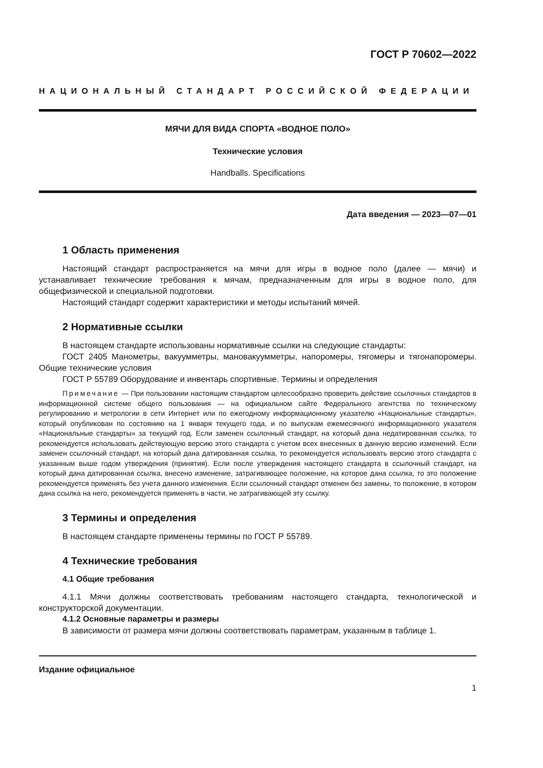ГОСТ Р 70602—2022
НАЦИОНАЛЬНЫЙ СТАНДАРТ РОССИЙСКОЙ ФЕДЕРАЦИИ
МЯЧИ ДЛЯ ВИДА СПОРТА «ВОДНОЕ ПОЛО»
Технические условия
Handballs. Specifications
Дата введения — 2023—07—01
1 Область применения
Настоящий стандарт распространяется на мячи для игры в водное поло (далее — мячи) и устанавливает технические требования к мячам, предназначенным для игры в водное поло, для общефизической и специальной подготовки.
Настоящий стандарт содержит характеристики и методы испытаний мячей.
2 Нормативные ссылки
В настоящем стандарте использованы нормативные ссылки на следующие стандарты:
ГОСТ 2405 Манометры, вакуумметры, мановакуумметры, напоромеры, тягомеры и тягонапоромеры. Общие технические условия
ГОСТ Р 55789 Оборудование и инвентарь спортивные. Термины и определения
Примечание — При пользовании настоящим стандартом целесообразно проверить действие ссылочных стандартов в информационной системе общего пользования — на официальном сайте Федерального агентства по техническому регулированию и метрологии в сети Интернет или по ежегодному информационному указателю «Национальные стандарты», который опубликован по состоянию на 1 января текущего года, и по выпускам ежемесячного информационного указателя «Национальные стандарты» за текущий год. Если заменен ссылочный стандарт, на который дана недатированная ссылка, то рекомендуется использовать действующую версию этого стандарта с учетом всех внесенных в данную версию изменений. Если заменен ссылочный стандарт, на который дана датированная ссылка, то рекомендуется использовать версию этого стандарта с указанным выше годом утверждения (принятия). Если после утверждения настоящего стандарта в ссылочный стандарт, на который дана датированная ссылка, внесено изменение, затрагивающее положение, на которое дана ссылка, то это положение рекомендуется применять без учета данного изменения. Если ссылочный стандарт отменен без замены, то положение, в котором дана ссылка на него, рекомендуется применять в части, не затрагивающей эту ссылку.
3 Термины и определения
В настоящем стандарте применены термины по ГОСТ Р 55789.
4 Технические требования
4.1 Общие требования
4.1.1 Мячи должны соответствовать требованиям настоящего стандарта, технологической и конструкторской документации.
4.1.2 Основные параметры и размеры
В зависимости от размера мячи должны соответствовать параметрам, указанным в таблице 1.
Издание официальное
1